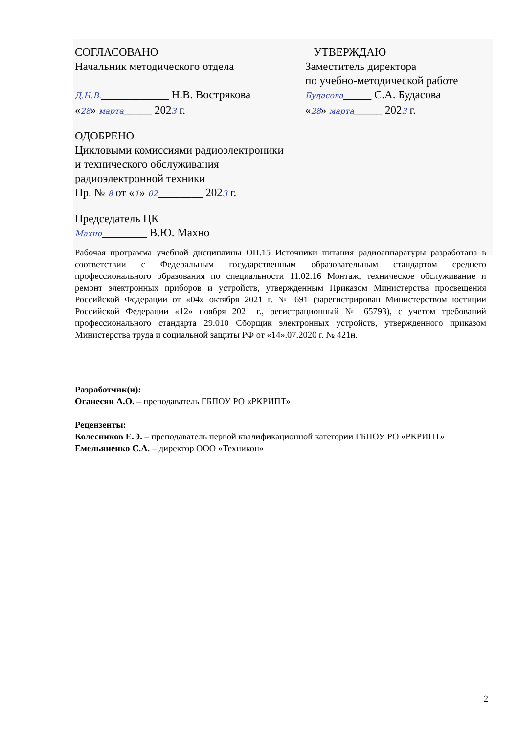СОГЛАСОВАНО
Начальник методического отдела
Д.Н.В.____________ Н.В. Вострякова
«28» марта_____ 2023 г.
УТВЕРЖДАЮ
Заместитель директора
по учебно-методической работе
Будасова_____ С.А. Будасова
«28» марта_____ 2023 г.
ОДОБРЕНО
Цикловыми комиссиями радиоэлектроники
и технического обслуживания
радиоэлектронной техники
Пр. № 8 от «1» 02________ 2023 г.
Председатель ЦК
Махно________ В.Ю. Махно
Рабочая программа учебной дисциплины ОП.15 Источники питания радиоаппаратуры разработана в соответствии с Федеральным государственным образовательным стандартом среднего профессионального образования по специальности 11.02.16 Монтаж, техническое обслуживание и ремонт электронных приборов и устройств, утвержденным Приказом Министерства просвещения Российской Федерации от «04» октября 2021 г. № 691 (зарегистрирован Министерством юстиции Российской Федерации «12» ноября 2021 г., регистрационный № 65793), с учетом требований профессионального стандарта 29.010 Сборщик электронных устройств, утвержденного приказом Министерства труда и социальной защиты РФ от «14».07.2020 г. № 421н.
Разработчик(и):
Оганесян А.О. – преподаватель ГБПОУ РО «РКРИПТ»
Рецензенты:
Колесников Е.Э. – преподаватель первой квалификационной категории ГБПОУ РО «РКРИПТ»
Емельяненко С.А. – директор ООО «Техникон»
2